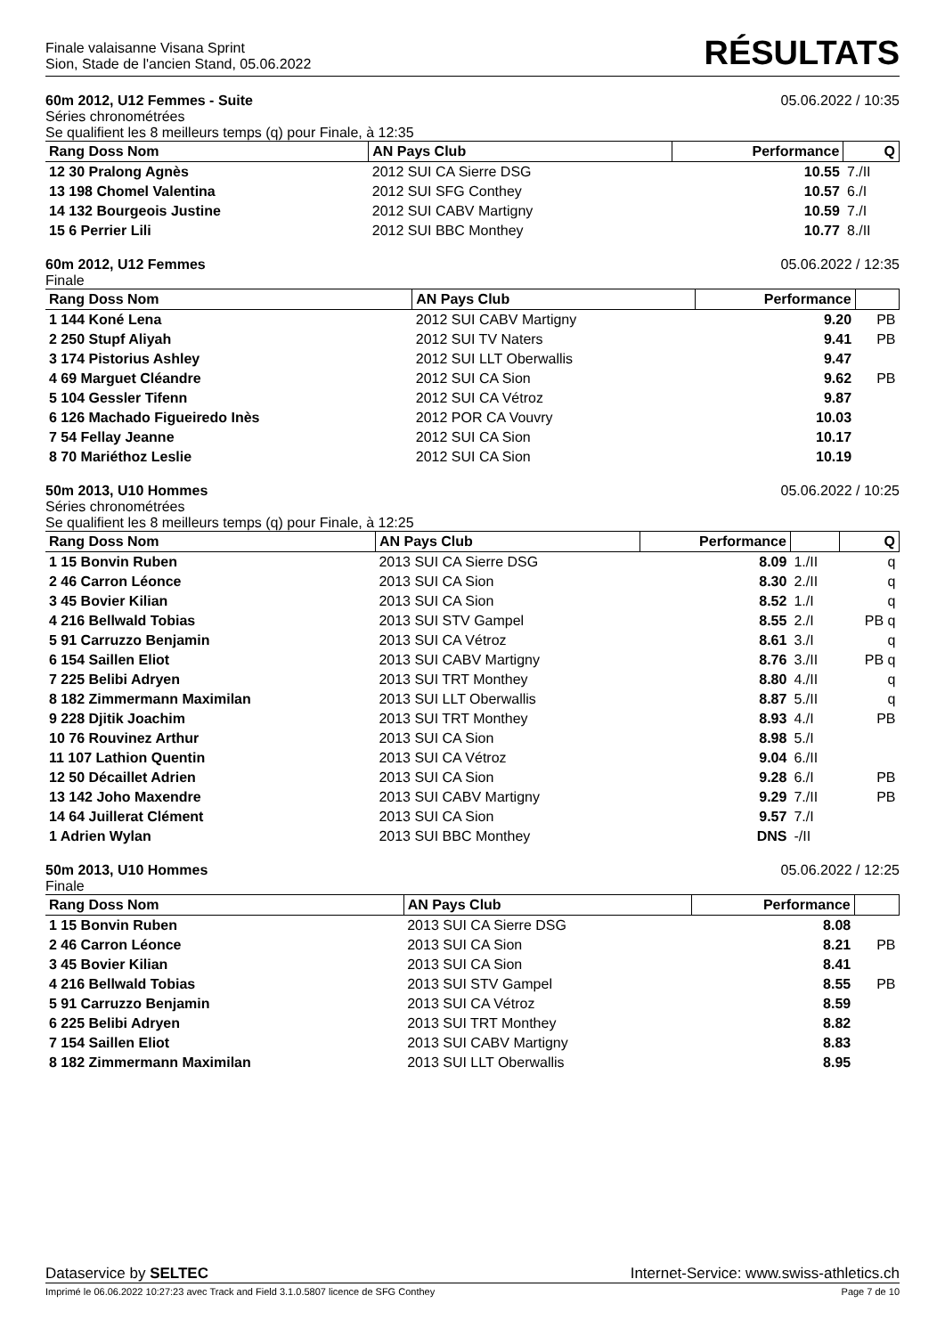Finale valaisanne Visana Sprint
Sion, Stade de l'ancien Stand, 05.06.2022
RÉSULTATS
60m 2012, U12 Femmes - Suite 05.06.2022 / 10:35
Séries chronométrées
Se qualifient les 8 meilleurs temps (q) pour Finale, à 12:35
| Rang Doss Nom | AN Pays Club | Performance | Q |
| --- | --- | --- | --- |
| 12 30 Pralong Agnès | 2012 SUI CA Sierre DSG | 10.55 | 7./II |
| 13 198 Chomel Valentina | 2012 SUI SFG Conthey | 10.57 | 6./I |
| 14 132 Bourgeois Justine | 2012 SUI CABV Martigny | 10.59 | 7./I |
| 15 6 Perrier Lili | 2012 SUI BBC Monthey | 10.77 | 8./II |
60m 2012, U12 Femmes 05.06.2022 / 12:35
Finale
| Rang Doss Nom | AN Pays Club | Performance | |
| --- | --- | --- | --- |
| 1 144 Koné Lena | 2012 SUI CABV Martigny | 9.20 | PB |
| 2 250 Stupf Aliyah | 2012 SUI TV Naters | 9.41 | PB |
| 3 174 Pistorius Ashley | 2012 SUI LLT Oberwallis | 9.47 | |
| 4 69 Marguet Cléandre | 2012 SUI CA Sion | 9.62 | PB |
| 5 104 Gessler Tifenn | 2012 SUI CA Vétroz | 9.87 | |
| 6 126 Machado Figueiredo Inès | 2012 POR CA Vouvry | 10.03 | |
| 7 54 Fellay Jeanne | 2012 SUI CA Sion | 10.17 | |
| 8 70 Mariéthoz Leslie | 2012 SUI CA Sion | 10.19 | |
50m 2013, U10 Hommes 05.06.2022 / 10:25
Séries chronométrées
Se qualifient les 8 meilleurs temps (q) pour Finale, à 12:25
| Rang Doss Nom | AN Pays Club | Performance | | Q |
| --- | --- | --- | --- | --- |
| 1 15 Bonvin Ruben | 2013 SUI CA Sierre DSG | 8.09 | 1./II | q |
| 2 46 Carron Léonce | 2013 SUI CA Sion | 8.30 | 2./II | q |
| 3 45 Bovier Kilian | 2013 SUI CA Sion | 8.52 | 1./I | q |
| 4 216 Bellwald Tobias | 2013 SUI STV Gampel | 8.55 | 2./I | PB q |
| 5 91 Carruzzo Benjamin | 2013 SUI CA Vétroz | 8.61 | 3./I | q |
| 6 154 Saillen Eliot | 2013 SUI CABV Martigny | 8.76 | 3./II | PB q |
| 7 225 Belibi Adryen | 2013 SUI TRT Monthey | 8.80 | 4./II | q |
| 8 182 Zimmermann Maximilan | 2013 SUI LLT Oberwallis | 8.87 | 5./II | q |
| 9 228 Djitik Joachim | 2013 SUI TRT Monthey | 8.93 | 4./I | PB |
| 10 76 Rouvinez Arthur | 2013 SUI CA Sion | 8.98 | 5./I | |
| 11 107 Lathion Quentin | 2013 SUI CA Vétroz | 9.04 | 6./II | |
| 12 50 Décaillet Adrien | 2013 SUI CA Sion | 9.28 | 6./I | PB |
| 13 142 Joho Maxendre | 2013 SUI CABV Martigny | 9.29 | 7./II | PB |
| 14 64 Juillerat Clément | 2013 SUI CA Sion | 9.57 | 7./I | |
| 1 Adrien Wylan | 2013 SUI BBC Monthey | DNS | -/II | |
50m 2013, U10 Hommes 05.06.2022 / 12:25
Finale
| Rang Doss Nom | AN Pays Club | Performance | |
| --- | --- | --- | --- |
| 1 15 Bonvin Ruben | 2013 SUI CA Sierre DSG | 8.08 | |
| 2 46 Carron Léonce | 2013 SUI CA Sion | 8.21 | PB |
| 3 45 Bovier Kilian | 2013 SUI CA Sion | 8.41 | |
| 4 216 Bellwald Tobias | 2013 SUI STV Gampel | 8.55 | PB |
| 5 91 Carruzzo Benjamin | 2013 SUI CA Vétroz | 8.59 | |
| 6 225 Belibi Adryen | 2013 SUI TRT Monthey | 8.82 | |
| 7 154 Saillen Eliot | 2013 SUI CABV Martigny | 8.83 | |
| 8 182 Zimmermann Maximilan | 2013 SUI LLT Oberwallis | 8.95 | |
Dataservice by SELTEC Internet-Service: www.swiss-athletics.ch
Imprimé le 06.06.2022 10:27:23 avec Track and Field 3.1.0.5807 licence de SFG Conthey Page 7 de 10